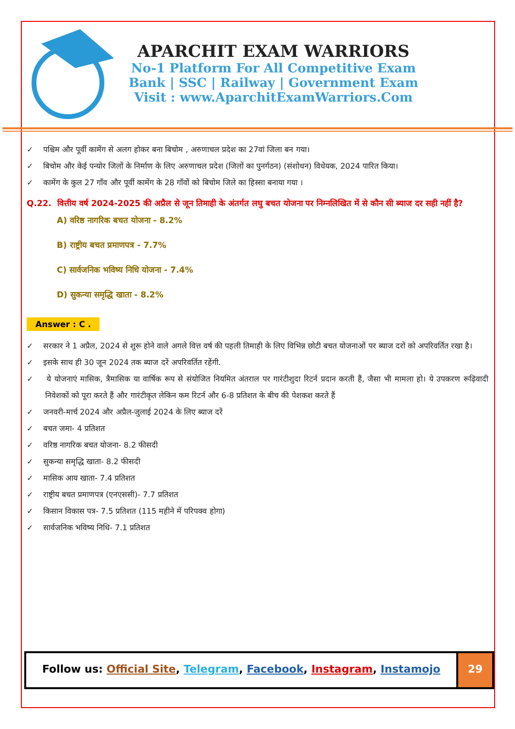APARCHIT EXAM WARRIORS
No-1 Platform For All Competitive Exam
Bank | SSC | Railway | Government Exam
Visit : www.AparchitExamWarriors.Com
✓ पश्चिम और पूर्वी कामेंग से अलग होकर बना बिचोम , अरुणाचल प्रदेश का 27वां जिला बन गया।
✓ बिचोम और केई पन्योर जिलों के निर्माण के लिए अरुणाचल प्रदेश (जिलों का पुनर्गठन) (संशोधन) विधेयक, 2024 पारित किया।
✓ कामेंग के कुल 27 गाँव और पूर्वी कामेंग के 28 गाँवों को बिचोम जिले का हिस्सा बनाया गया ।
Q.22. वित्तीय वर्ष 2024-2025 की अप्रैल से जून तिमाही के अंतर्गत लघु बचत योजना पर निम्नलिखित में से कौन सी ब्याज दर सही नहीं है?
A) वरिष्ठ नागरिक बचत योजना - 8.2%
B) राष्ट्रीय बचत प्रमाणपत्र - 7.7%
C) सार्वजनिक भविष्य निधि योजना - 7.4%
D) सुकन्या समृद्धि खाता - 8.2%
Answer : C .
✓ सरकार ने 1 अप्रैल, 2024 से शुरू होने वाले अगले वित्त वर्ष की पहली तिमाही के लिए विभिन्न छोटी बचत योजनाओं पर ब्याज दरों को अपरिवर्तित रखा है।
✓ इसके साथ ही 30 जून 2024 तक ब्याज दरें अपरिवर्तित रहेंगी.
✓ ये योजनाएं मासिक, त्रैमासिक या वार्षिक रूप से संयोजित नियमित अंतराल पर गारंटीशुदा रिटर्न प्रदान करती हैं, जैसा भी मामला हो। ये उपकरण रूढ़िवादी निवेशकों को पूरा करते हैं और गारंटीकृत लेकिन कम रिटर्न और 6-8 प्रतिशत के बीच की पेशकश करते हैं
✓ जनवरी-मार्च 2024 और अप्रैल-जुलाई 2024 के लिए ब्याज दरें
✓ बचत जमा- 4 प्रतिशत
✓ वरिष्ठ नागरिक बचत योजना- 8.2 फीसदी
✓ सुकन्या समृद्धि खाता- 8.2 फीसदी
✓ मासिक आय खाता- 7.4 प्रतिशत
✓ राष्ट्रीय बचत प्रमाणपत्र (एनएससी)- 7.7 प्रतिशत
✓ किसान विकास पत्र- 7.5 प्रतिशत (115 महीने में परिपक्व होगा)
✓ सार्वजनिक भविष्य निधि- 7.1 प्रतिशत
Follow us: Official Site, Telegram, Facebook, Instagram, Instamojo
29